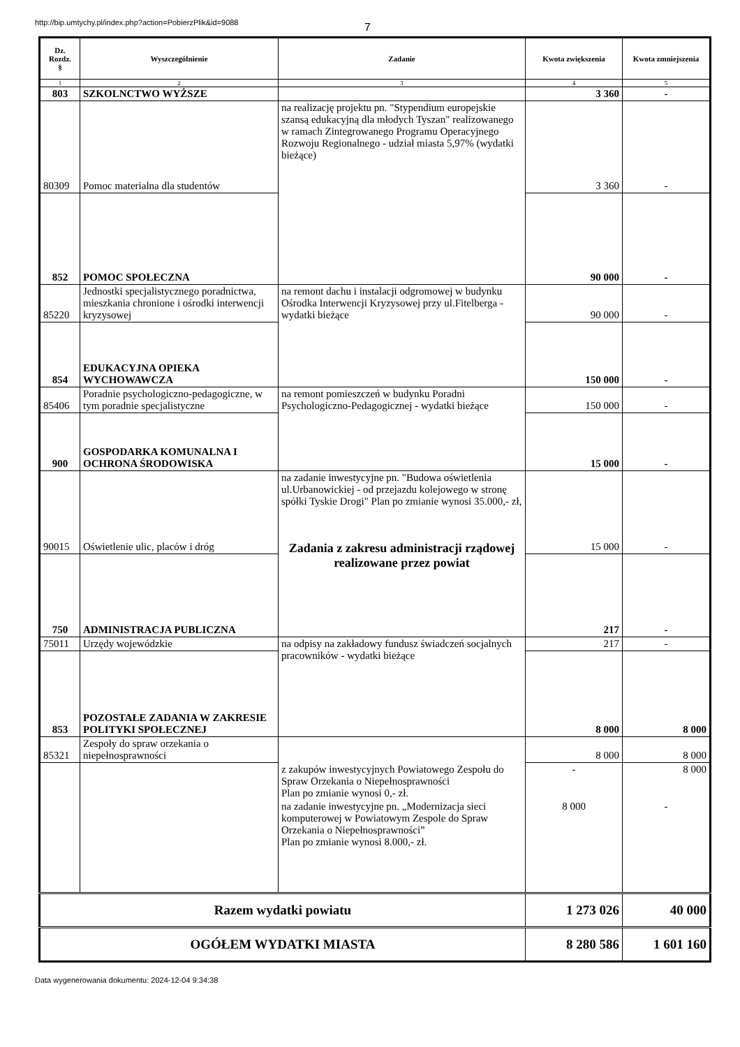http://bip.umtychy.pl/index.php?action=PobierzPlik&id=9088
7
| Dz. Rozdz. § | Wyszczególnienie | Zadanie | Kwota zwiększenia | Kwota zmniejszenia |
| --- | --- | --- | --- | --- |
| 1 | 2 | 3 | 4 | 5 |
| 803 | SZKOLNCTWO WYŻSZE | | 3 360 | - |
| 80309 | Pomoc materialna dla studentów | na realizację projektu pn. "Stypendium europejskie szansą edukacyjną dla młodych Tyszan" realizowanego w ramach Zintegrowanego Programu Operacyjnego Rozwoju Regionalnego - udział miasta 5,97% (wydatki bieżące) | 3 360 | - |
| 852 | POMOC SPOŁECZNA | | 90 000 | - |
| 85220 | Jednostki specjalistycznego poradnictwa, mieszkania chronione i ośrodki interwencji kryzysowej | na remont dachu i instalacji odgromowej w budynku Ośrodka Interwencji Kryzysowej przy ul.Fitelberga - wydatki bieżące | 90 000 | - |
| 854 | EDUKACYJNA OPIEKA WYCHOWAWCZA | | 150 000 | - |
| 85406 | Poradnie psychologiczno-pedagogiczne, w tym poradnie specjalistyczne | na remont pomieszczeń w budynku Poradni Psychologiczno-Pedagogicznej - wydatki bieżące | 150 000 | - |
| 900 | GOSPODARKA KOMUNALNA I OCHRONA ŚRODOWISKA | | 15 000 | - |
| 90015 | Oświetlenie ulic, placów i dróg | na zadanie inwestycyjne pn. "Budowa oświetlenia ul.Urbanowickiej - od przejazdu kolejowego w stronę spółki Tyskie Drogi" Plan po zmianie wynosi 35.000,- zł, Zadania z zakresu administracji rządowej realizowane przez powiat | 15 000 | - |
| 750 | ADMINISTRACJA PUBLICZNA | | 217 | - |
| 75011 | Urzędy wojewódzkie | na odpisy na zakładowy fundusz świadczeń socjalnych pracowników - wydatki bieżące | 217 | - |
| 853 | POZOSTAŁE ZADANIA W ZAKRESIE POLITYKI SPOŁECZNEJ | | 8 000 | 8 000 |
| 85321 | Zespoły do spraw orzekania o niepełnosprawności | | 8 000 | 8 000 |
| | | z zakupów inwestycyjnych Powiatowego Zespołu do Spraw Orzekania o Niepełnosprawności Plan po zmianie wynosi 0,- zł. | - | 8 000 |
| | | na zadanie inwestycyjne pn. „Modernizacja sieci komputerowej w Powiatowym Zespole do Spraw Orzekania o Niepełnosprawności” Plan po zmianie wynosi 8.000,- zł. | 8 000 | - |
| Razem wydatki powiatu | | | 1 273 026 | 40 000 |
| OGÓŁEM WYDATKI MIASTA | | | 8 280 586 | 1 601 160 |
Data wygenerowania dokumentu: 2024-12-04 9:34:38